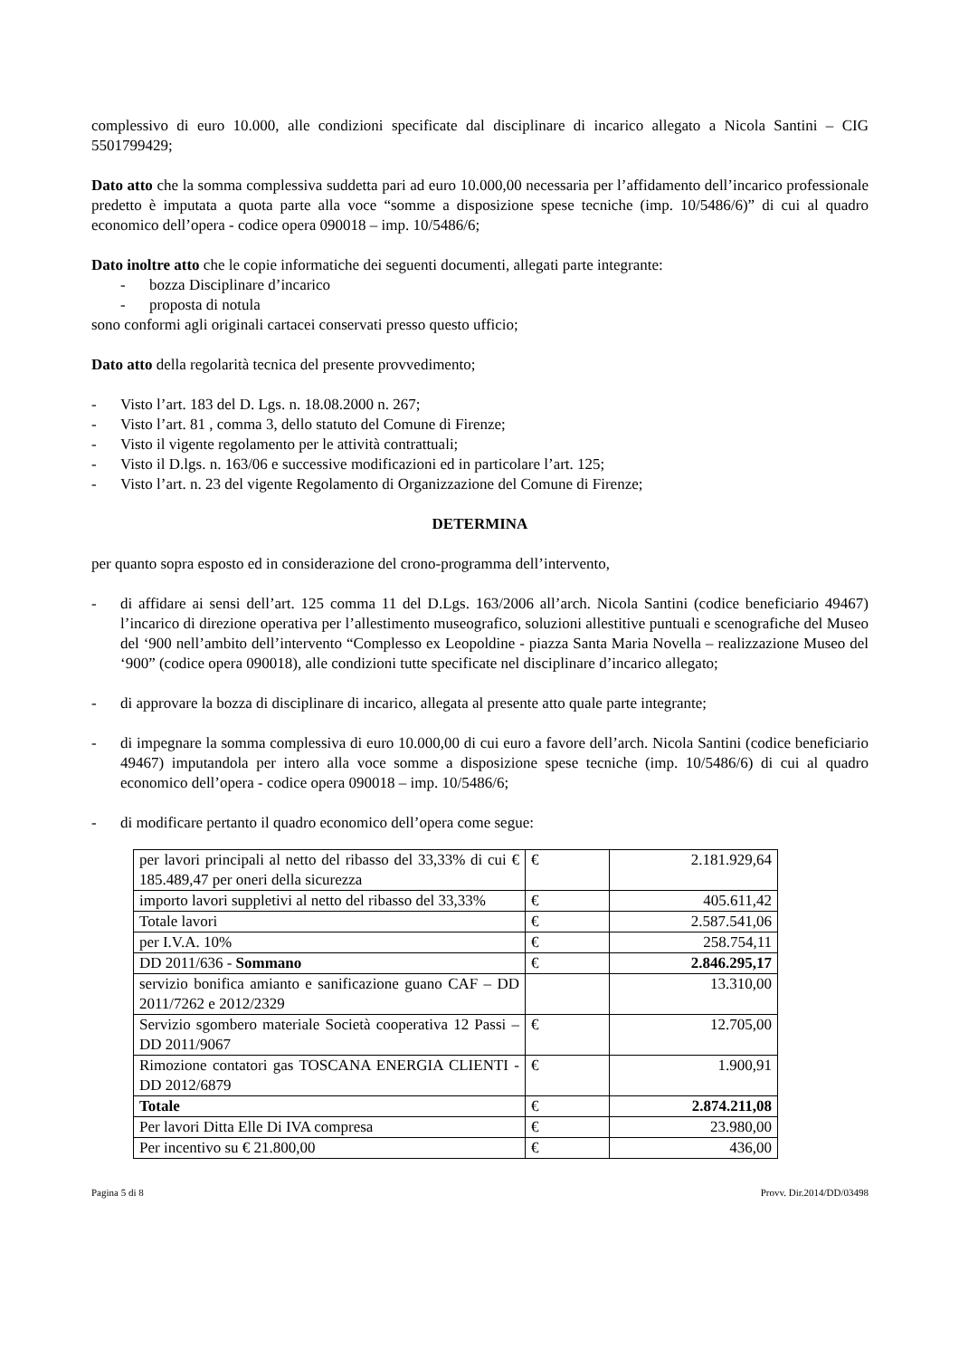complessivo di euro 10.000, alle condizioni specificate dal disciplinare di incarico allegato a Nicola Santini – CIG 5501799429;
Dato atto che la somma complessiva suddetta pari ad euro 10.000,00 necessaria per l’affidamento dell’incarico professionale predetto è imputata a quota parte alla voce “somme a disposizione spese tecniche (imp. 10/5486/6)” di cui al quadro economico dell’opera - codice opera 090018 – imp. 10/5486/6;
Dato inoltre atto che le copie informatiche dei seguenti documenti, allegati parte integrante:
- bozza Disciplinare d’incarico
- proposta di notula
sono conformi agli originali cartacei conservati presso questo ufficio;
Dato atto della regolarità tecnica del presente provvedimento;
- Visto l’art. 183 del D. Lgs. n. 18.08.2000 n. 267;
- Visto l’art. 81 , comma 3, dello statuto del Comune di Firenze;
- Visto il vigente regolamento per le attività contrattuali;
- Visto il D.lgs. n. 163/06 e successive modificazioni ed in particolare l’art. 125;
- Visto l’art. n. 23 del vigente Regolamento di Organizzazione del Comune di Firenze;
DETERMINA
per quanto sopra esposto ed in considerazione del crono-programma dell’intervento,
- di affidare ai sensi dell’art. 125 comma 11 del D.Lgs. 163/2006 all’arch. Nicola Santini (codice beneficiario 49467) l’incarico di direzione operativa per l’allestimento museografico, soluzioni allestitive puntuali e scenografiche del Museo del ‘900 nell’ambito dell’intervento “Complesso ex Leopoldine - piazza Santa Maria Novella – realizzazione Museo del ‘900” (codice opera 090018), alle condizioni tutte specificate nel disciplinare d’incarico allegato;
- di approvare la bozza di disciplinare di incarico, allegata al presente atto quale parte integrante;
- di impegnare la somma complessiva di euro 10.000,00 di cui euro a favore dell’arch. Nicola Santini (codice beneficiario 49467) imputandola per intero alla voce somme a disposizione spese tecniche (imp. 10/5486/6) di cui al quadro economico dell’opera - codice opera 090018 – imp. 10/5486/6;
- di modificare pertanto il quadro economico dell’opera come segue:
| per lavori principali al netto del ribasso del 33,33% di cui € 185.489,47 per oneri della sicurezza | € | 2.181.929,64 |
| importo lavori suppletivi al netto del ribasso del 33,33% | € | 405.611,42 |
| Totale lavori | € | 2.587.541,06 |
| per I.V.A. 10% | € | 258.754,11 |
| DD 2011/636 - Sommano | € | 2.846.295,17 |
| servizio bonifica amianto e sanificazione guano CAF – DD 2011/7262 e 2012/2329 | | 13.310,00 |
| Servizio sgombero materiale Società cooperativa 12 Passi – DD 2011/9067 | € | 12.705,00 |
| Rimozione contatori gas TOSCANA ENERGIA CLIENTI - DD 2012/6879 | € | 1.900,91 |
| Totale | € | 2.874.211,08 |
| Per lavori Ditta Elle Di IVA compresa | € | 23.980,00 |
| Per incentivo su € 21.800,00 | € | 436,00 |
Pagina 5 di 8 Provv. Dir.2014/DD/03498